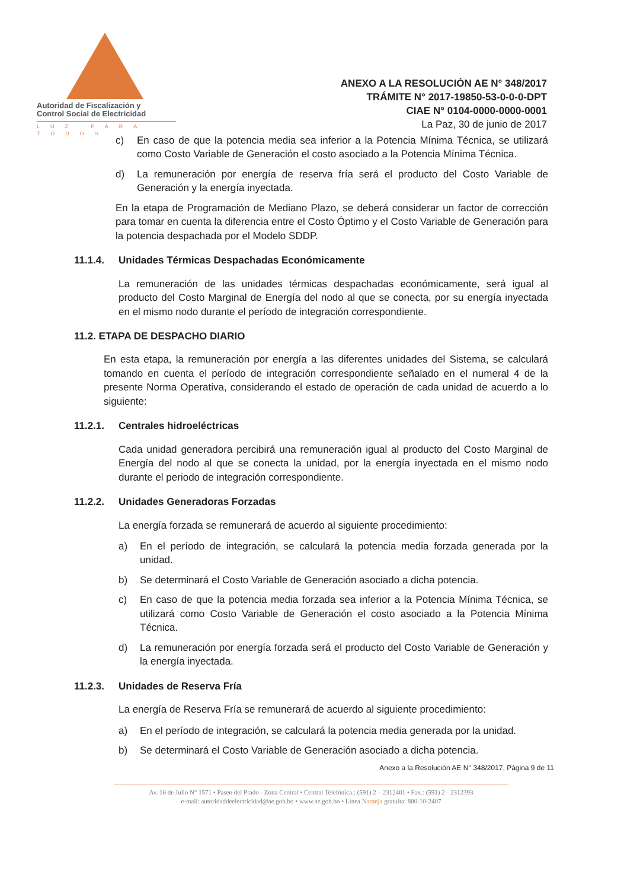Autoridad de Fiscalización y
Control Social de Electricidad
LUZ PARA TODOS
ANEXO A LA RESOLUCIÓN AE N° 348/2017
TRÁMITE N° 2017-19850-53-0-0-0-DPT
CIAE N° 0104-0000-0000-0001
La Paz, 30 de junio de 2017
c) En caso de que la potencia media sea inferior a la Potencia Mínima Técnica, se utilizará como Costo Variable de Generación el costo asociado a la Potencia Mínima Técnica.
d) La remuneración por energía de reserva fría será el producto del Costo Variable de Generación y la energía inyectada.
En la etapa de Programación de Mediano Plazo, se deberá considerar un factor de corrección para tomar en cuenta la diferencia entre el Costo Óptimo y el Costo Variable de Generación para la potencia despachada por el Modelo SDDP.
11.1.4. Unidades Térmicas Despachadas Económicamente
La remuneración de las unidades térmicas despachadas económicamente, será igual al producto del Costo Marginal de Energía del nodo al que se conecta, por su energía inyectada en el mismo nodo durante el período de integración correspondiente.
11.2. ETAPA DE DESPACHO DIARIO
En esta etapa, la remuneración por energía a las diferentes unidades del Sistema, se calculará tomando en cuenta el período de integración correspondiente señalado en el numeral 4 de la presente Norma Operativa, considerando el estado de operación de cada unidad de acuerdo a lo siguiente:
11.2.1. Centrales hidroeléctricas
Cada unidad generadora percibirá una remuneración igual al producto del Costo Marginal de Energía del nodo al que se conecta la unidad, por la energía inyectada en el mismo nodo durante el periodo de integración correspondiente.
11.2.2. Unidades Generadoras Forzadas
La energía forzada se remunerará de acuerdo al siguiente procedimiento:
a) En el período de integración, se calculará la potencia media forzada generada por la unidad.
b) Se determinará el Costo Variable de Generación asociado a dicha potencia.
c) En caso de que la potencia media forzada sea inferior a la Potencia Mínima Técnica, se utilizará como Costo Variable de Generación el costo asociado a la Potencia Mínima Técnica.
d) La remuneración por energía forzada será el producto del Costo Variable de Generación y la energía inyectada.
11.2.3. Unidades de Reserva Fría
La energía de Reserva Fría se remunerará de acuerdo al siguiente procedimiento:
a) En el período de integración, se calculará la potencia media generada por la unidad.
b) Se determinará el Costo Variable de Generación asociado a dicha potencia.
Anexo a la Resolución AE N° 348/2017, Página 9 de 11
Av. 16 de Julio N° 1571 • Paseo del Prado - Zona Central • Central Telefónica.: (591) 2 – 2312401 • Fax.: (591) 2 - 2312393
e-mail: autoridaddeelectricidad@ae.gob.bo • www.ae.gob.bo • Línea Naranja gratuita: 800-10-2407